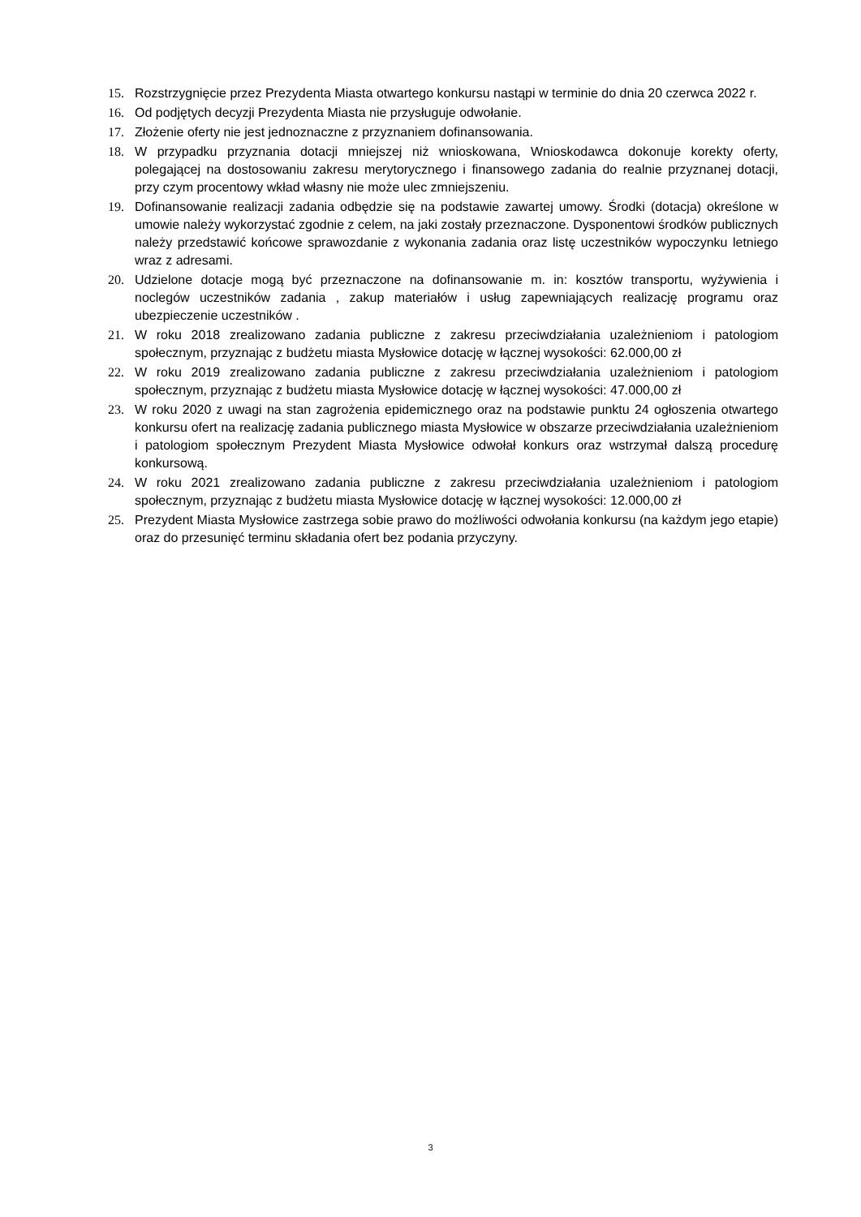15. Rozstrzygnięcie przez Prezydenta Miasta otwartego konkursu nastąpi w terminie do dnia 20 czerwca 2022 r.
16. Od podjętych decyzji Prezydenta Miasta nie przysługuje odwołanie.
17. Złożenie oferty nie jest jednoznaczne z przyznaniem dofinansowania.
18. W przypadku przyznania dotacji mniejszej niż wnioskowana, Wnioskodawca dokonuje korekty oferty, polegającej na dostosowaniu zakresu merytorycznego i finansowego zadania do realnie przyznanej dotacji, przy czym procentowy wkład własny nie może ulec zmniejszeniu.
19. Dofinansowanie realizacji zadania odbędzie się na podstawie zawartej umowy. Środki (dotacja) określone w umowie należy wykorzystać zgodnie z celem, na jaki zostały przeznaczone. Dysponentowi środków publicznych należy przedstawić końcowe sprawozdanie z wykonania zadania oraz listę uczestników wypoczynku letniego wraz z adresami.
20. Udzielone dotacje mogą być przeznaczone na dofinansowanie m. in: kosztów transportu, wyżywienia i noclegów uczestników zadania , zakup materiałów i usług zapewniających realizację programu oraz ubezpieczenie uczestników .
21. W roku 2018 zrealizowano zadania publiczne z zakresu przeciwdziałania uzależnieniom i patologiom społecznym, przyznając z budżetu miasta Mysłowice dotację w łącznej wysokości: 62.000,00 zł
22. W roku 2019 zrealizowano zadania publiczne z zakresu przeciwdziałania uzależnieniom i patologiom społecznym, przyznając z budżetu miasta Mysłowice dotację w łącznej wysokości: 47.000,00 zł
23. W roku 2020 z uwagi na stan zagrożenia epidemicznego oraz na podstawie punktu 24 ogłoszenia otwartego konkursu ofert na realizację zadania publicznego miasta Mysłowice w obszarze przeciwdziałania uzależnieniom i patologiom społecznym Prezydent Miasta Mysłowice odwołał konkurs oraz wstrzymał dalszą procedurę konkursową.
24. W roku 2021 zrealizowano zadania publiczne z zakresu przeciwdziałania uzależnieniom i patologiom społecznym, przyznając z budżetu miasta Mysłowice dotację w łącznej wysokości: 12.000,00 zł
25. Prezydent Miasta Mysłowice zastrzega sobie prawo do możliwości odwołania konkursu (na każdym jego etapie) oraz do przesunięć terminu składania ofert bez podania przyczyny.
3